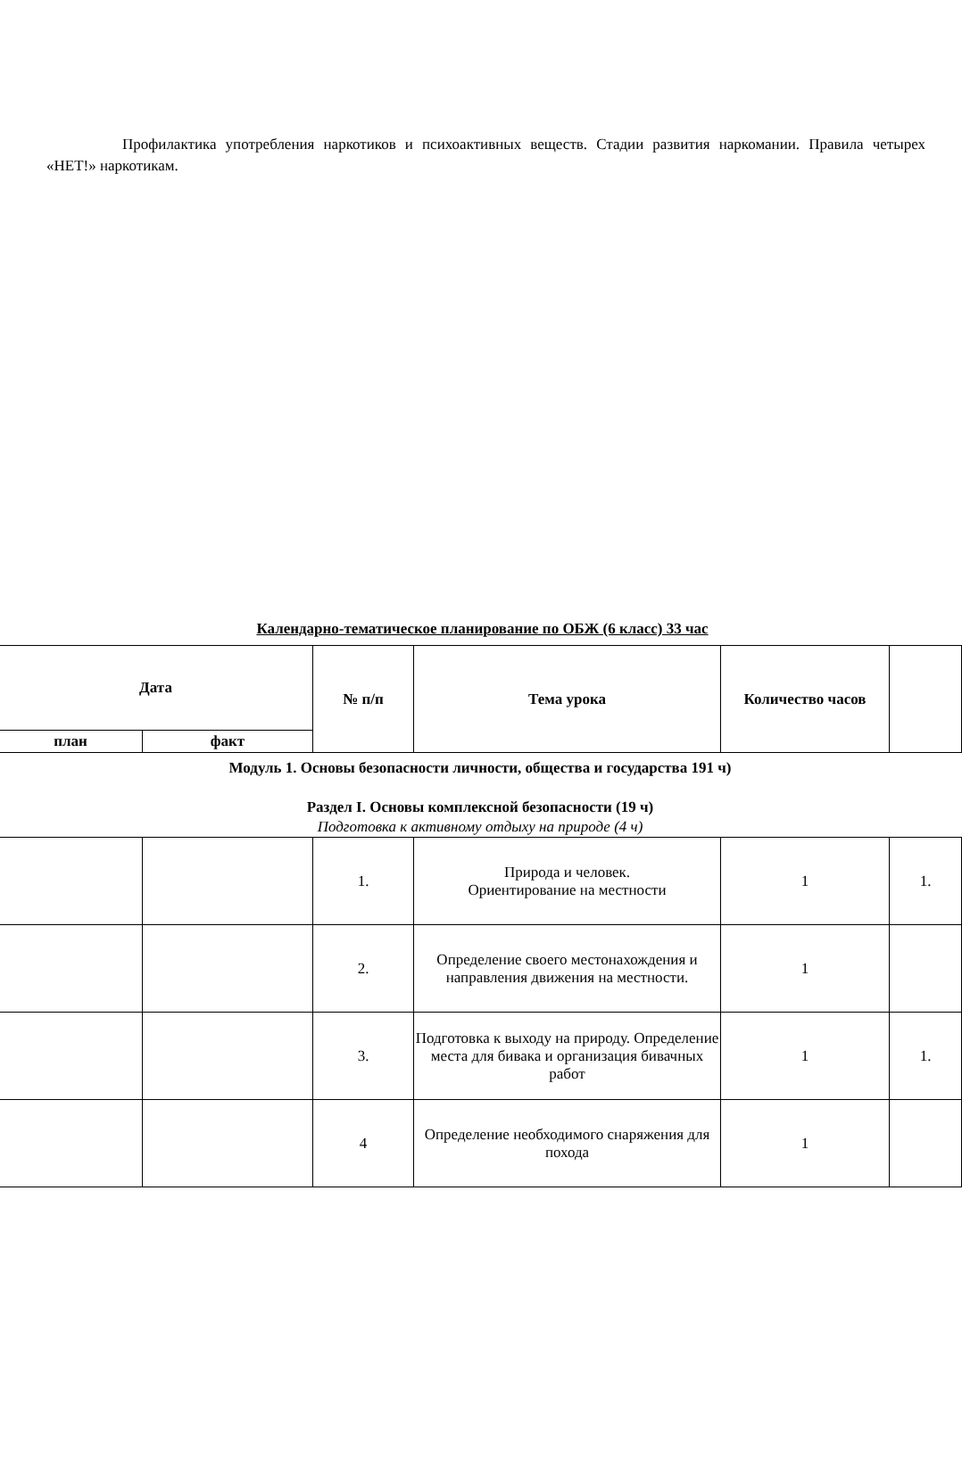Профилактика употребления наркотиков и психоактивных веществ. Стадии развития наркомании. Правила четырех «НЕТ!» наркотикам.
Календарно-тематическое планирование по ОБЖ (6 класс) 33 час
| Дата | | № п/п | Тема урока | Количество часов | |
| --- | --- | --- | --- | --- | --- |
| план | факт | | | | |
| Модуль 1. Основы безопасности личности, общества и государства 191 ч) Раздел I. Основы комплексной безопасности (19 ч) Подготовка к активному отдыху на природе (4 ч) | | | | | |
| | | 1. | Природа и человек. Ориентирование на местности | 1 | 1. |
| | | 2. | Определение своего местонахождения и направления движения на местности. | 1 | |
| | | 3. | Подготовка к выходу на природу. Определение места для бивака и организация бивачных работ | 1 | 1. |
| | | 4 | Определение необходимого снаряжения для похода | 1 | |